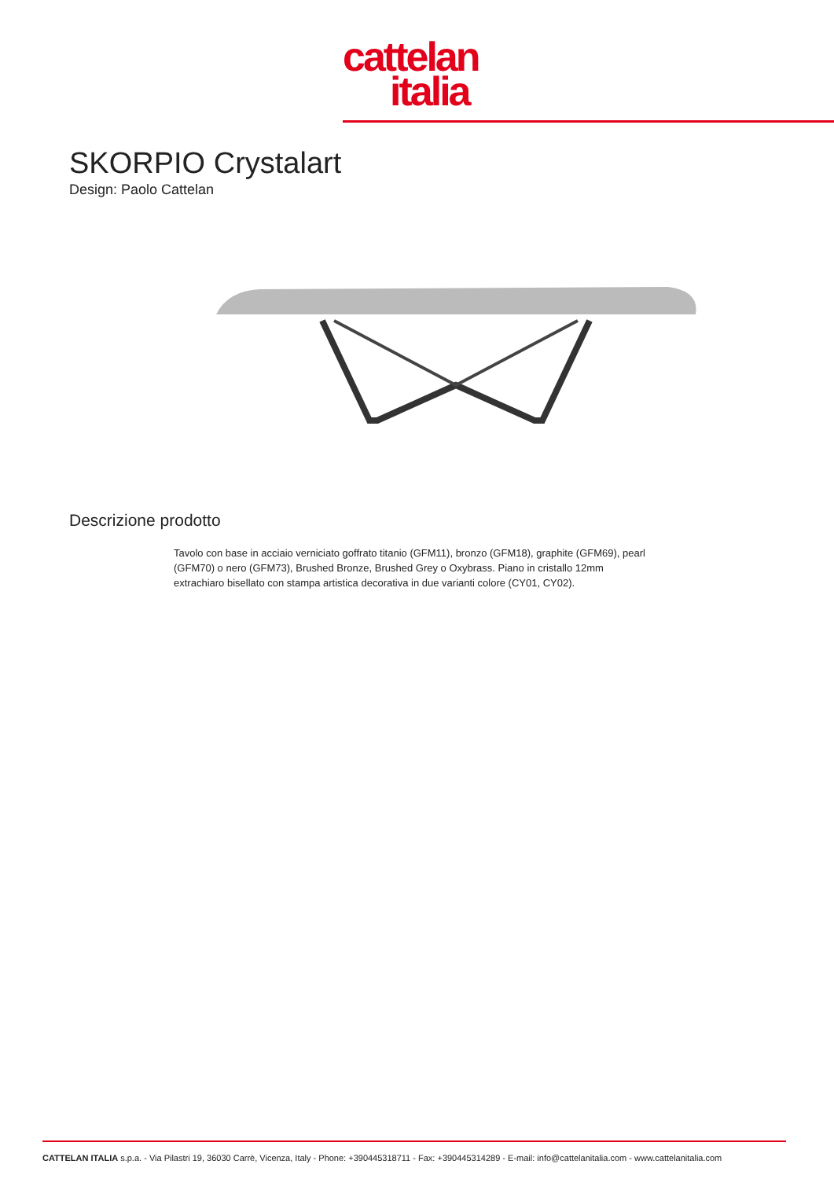cattelan
italia
SKORPIO Crystalart
Design: Paolo Cattelan
Descrizione prodotto
Tavolo con base in acciaio verniciato goffrato titanio (GFM11), bronzo (GFM18), graphite (GFM69), pearl (GFM70) o nero (GFM73), Brushed Bronze, Brushed Grey o Oxybrass. Piano in cristallo 12mm extrachiaro bisellato con stampa artistica decorativa in due varianti colore (CY01, CY02).
CATTELAN ITALIA s.p.a. - Via Pilastri 19, 36030 Carrè, Vicenza, Italy - Phone: +390445318711 - Fax: +390445314289 - E-mail: info@cattelanitalia.com - www.cattelanitalia.com